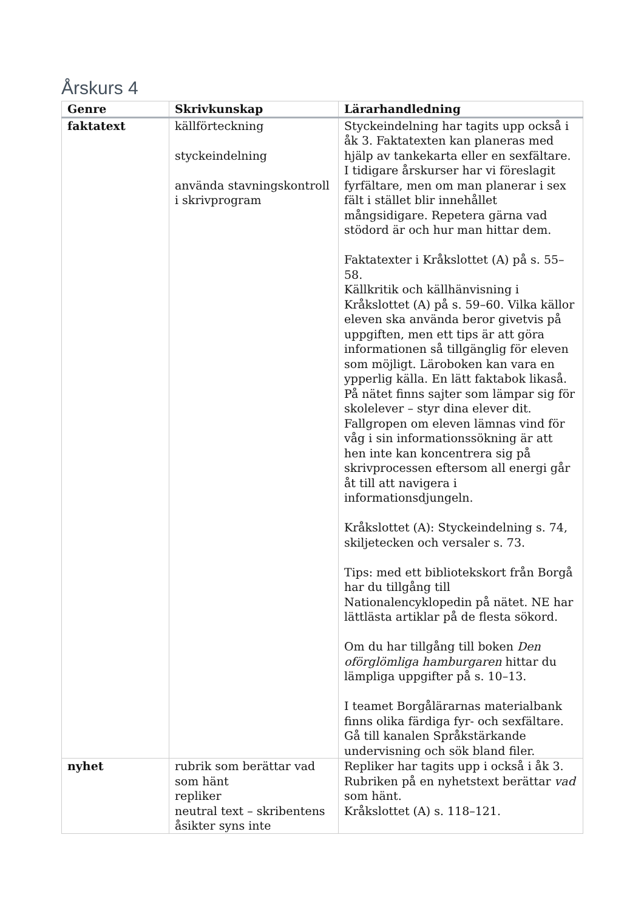Årskurs 4
| Genre | Skrivkunskap | Lärarhandledning |
| --- | --- | --- |
| faktatext | källförteckning styckeindelning använda stavningskontroll i skrivprogram | Styckeindelning har tagits upp också i åk 3. Faktatexten kan planeras med hjälp av tankekarta eller en sexfältare. I tidigare årskurser har vi föreslagit fyrfältare, men om man planerar i sex fält i stället blir innehållet mångsidigare. Repetera gärna vad stödord är och hur man hittar dem. Faktatexter i Kråkslottet (A) på s. 55–58. Källkritik och källhänvisning i Kråkslottet (A) på s. 59–60. Vilka källor eleven ska använda beror givetvis på uppgiften, men ett tips är att göra informationen så tillgänglig för eleven som möjligt. Läroboken kan vara en ypperlig källa. En lätt faktabok likaså. På nätet finns sajter som lämpar sig för skolelever – styr dina elever dit. Fallgropen om eleven lämnas vind för våg i sin informationssökning är att hen inte kan koncentrera sig på skrivprocessen eftersom all energi går åt till att navigera i informationsdjungeln. Kråkslottet (A): Styckeindelning s. 74, skiljetecken och versaler s. 73. Tips: med ett bibliotekskort från Borgå har du tillgång till Nationalencyklopedin på nätet. NE har lättlästa artiklar på de flesta sökord. Om du har tillgång till boken Den oförglömliga hamburgaren hittar du lämpliga uppgifter på s. 10–13. I teamet Borgålärarnas materialbank finns olika färdiga fyr- och sexfältare. Gå till kanalen Språkstärkande undervisning och sök bland filer. |
| nyhet | rubrik som berättar vad som hänt repliker neutral text – skribentens åsikter syns inte | Repliker har tagits upp i också i åk 3. Rubriken på en nyhetstext berättar vad som hänt. Kråkslottet (A) s. 118–121. |